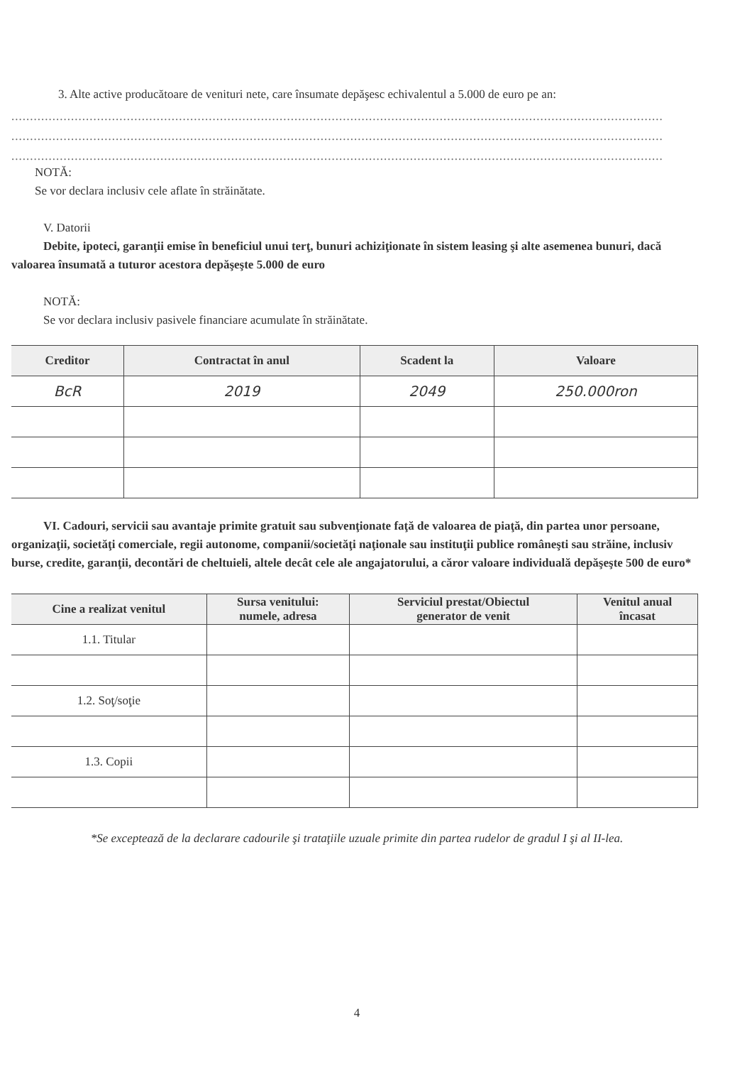3. Alte active producătoare de venituri nete, care însumate depăşesc echivalentul a 5.000 de euro pe an:
...............................................................................................................................................................................
...............................................................................................................................................................................
...............................................................................................................................................................................
NOTĂ:
Se vor declara inclusiv cele aflate în străinătate.
V. Datorii
Debite, ipoteci, garanţii emise în beneficiul unui terţ, bunuri achiziţionate în sistem leasing şi alte asemenea bunuri, dacă valoarea însumată a tuturor acestora depăşeşte 5.000 de euro
NOTĂ:
Se vor declara inclusiv pasivele financiare acumulate în străinătate.
| Creditor | Contractat în anul | Scadent la | Valoare |
| --- | --- | --- | --- |
| BcR | 2019 | 2049 | 250.000ron |
VI. Cadouri, servicii sau avantaje primite gratuit sau subvenţionate faţă de valoarea de piaţă, din partea unor persoane, organizaţii, societăţi comerciale, regii autonome, companii/societăţi naţionale sau instituţii publice româneşti sau străine, inclusiv burse, credite, garanţii, decontări de cheltuieli, altele decât cele ale angajatorului, a căror valoare individuală depăşeşte 500 de euro*
| Cine a realizat venitul | Sursa venitului: numele, adresa | Serviciul prestat/Obiectul generator de venit | Venitul anual încasat |
| --- | --- | --- | --- |
| 1.1. Titular | | | |
| 1.2. Soţ/soţie | | | |
| 1.3. Copii | | | |
*Se exceptează de la declarare cadourile şi trataţiile uzuale primite din partea rudelor de gradul I şi al II-lea.
4